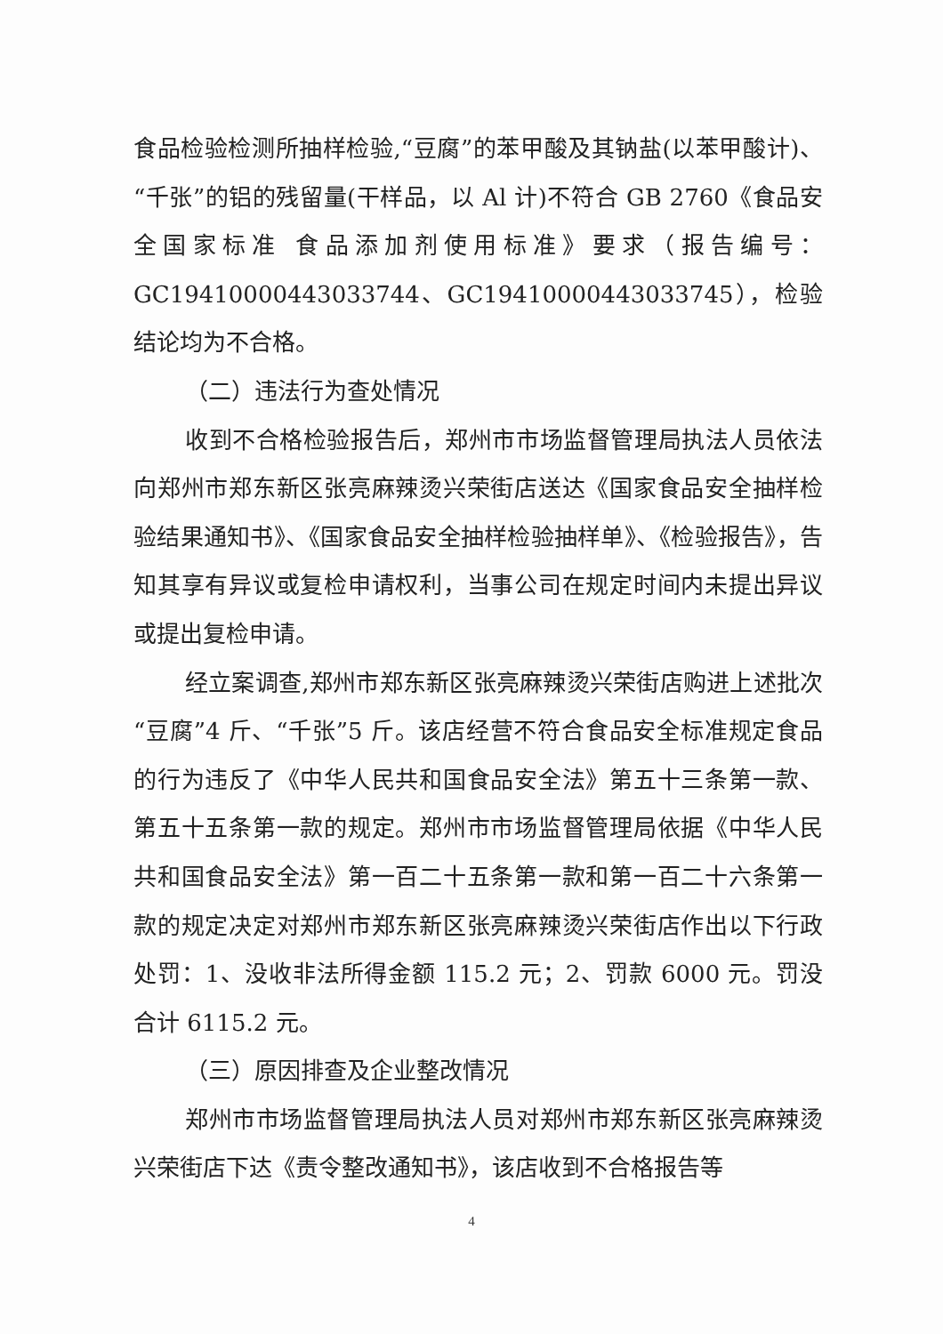食品检验检测所抽样检验,“豆腐”的苯甲酸及其钠盐(以苯甲酸计)、“千张”的铝的残留量(干样品，以 Al 计)不符合 GB 2760《食品安全国家标准 食品添加剂使用标准》要求（报告编号：GC19410000443033744、GC19410000443033745），检验结论均为不合格。
（二）违法行为查处情况
收到不合格检验报告后，郑州市市场监督管理局执法人员依法向郑州市郑东新区张亮麻辣烫兴荣街店送达《国家食品安全抽样检验结果通知书》、《国家食品安全抽样检验抽样单》、《检验报告》，告知其享有异议或复检申请权利，当事公司在规定时间内未提出异议或提出复检申请。
经立案调查,郑州市郑东新区张亮麻辣烫兴荣街店购进上述批次“豆腐”4 斤、“千张”5 斤。该店经营不符合食品安全标准规定食品的行为违反了《中华人民共和国食品安全法》第五十三条第一款、第五十五条第一款的规定。郑州市市场监督管理局依据《中华人民共和国食品安全法》第一百二十五条第一款和第一百二十六条第一款的规定决定对郑州市郑东新区张亮麻辣烫兴荣街店作出以下行政处罚：1、没收非法所得金额 115.2 元；2、罚款 6000 元。罚没合计 6115.2 元。
（三）原因排查及企业整改情况
郑州市市场监督管理局执法人员对郑州市郑东新区张亮麻辣烫兴荣街店下达《责令整改通知书》，该店收到不合格报告等
4